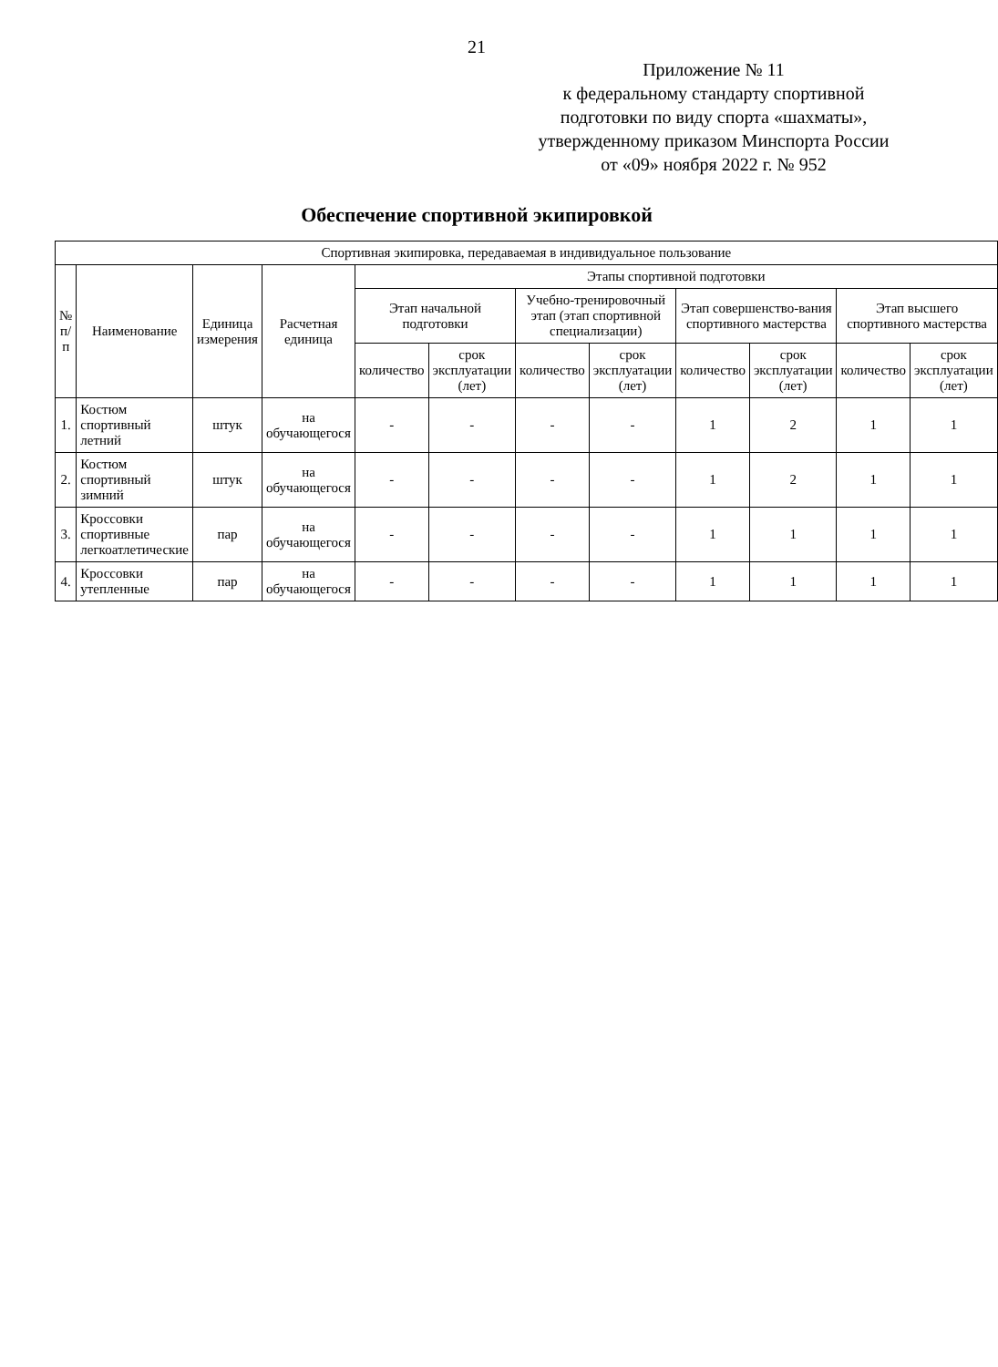21
Приложение № 11
к федеральному стандарту спортивной подготовки по виду спорта «шахматы», утвержденному приказом Минспорта России
от «09» ноября 2022 г. № 952
Обеспечение спортивной экипировкой
| Спортивная экипировка, передаваемая в индивидуальное пользование | | | | | | | | | | | |
| --- | --- | --- | --- | --- | --- | --- | --- | --- | --- | --- | --- |
| № п/п | Наименование | Единица измерения | Расчетная единица | Этапы спортивной подготовки | | | | | | | |
| | | | | Этап начальной подготовки | | Учебно-тренировочный этап (этап спортивной специализации) | | Этап совершенство-вания спортивного мастерства | | Этап высшего спортивного мастерства | |
| | | | | количество | срок эксплуатации (лет) | количество | срок эксплуатации (лет) | количество | срок эксплуатации (лет) | количество | срок эксплуатации (лет) |
| 1. | Костюм спортивный летний | штук | на обучающегося | - | - | - | - | 1 | 2 | 1 | 1 |
| 2. | Костюм спортивный зимний | штук | на обучающегося | - | - | - | - | 1 | 2 | 1 | 1 |
| 3. | Кроссовки спортивные легкоатлетические | пар | на обучающегося | - | - | - | - | 1 | 1 | 1 | 1 |
| 4. | Кроссовки утепленные | пар | на обучающегося | - | - | - | - | 1 | 1 | 1 | 1 |